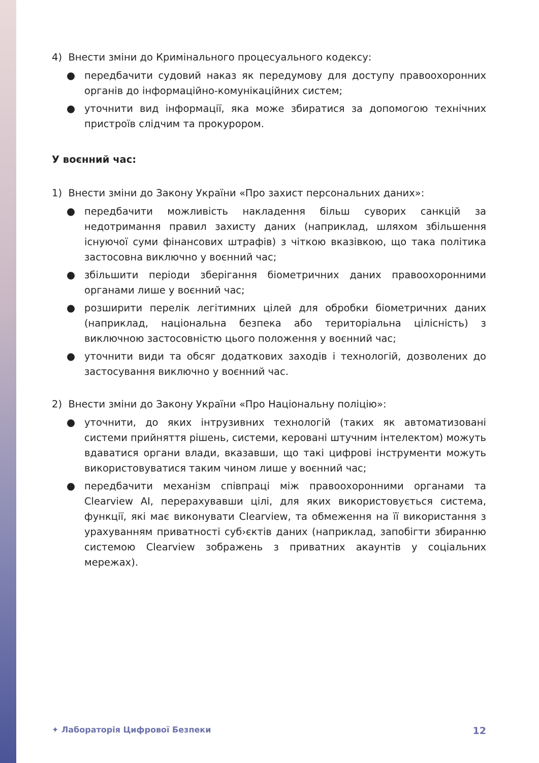4) Внести зміни до Кримінального процесуального кодексу:
● передбачити судовий наказ як передумову для доступу правоохоронних органів до інформаційно-комунікаційних систем;
● уточнити вид інформації, яка може збиратися за допомогою технічних пристроїв слідчим та прокурором.
У воєнний час:
1) Внести зміни до Закону України «Про захист персональних даних»:
● передбачити можливість накладення більш суворих санкцій за недотримання правил захисту даних (наприклад, шляхом збільшення існуючої суми фінансових штрафів) з чіткою вказівкою, що така політика застосовна виключно у воєнний час;
● збільшити періоди зберігання біометричних даних правоохоронними органами лише у воєнний час;
● розширити перелік легітимних цілей для обробки біометричних даних (наприклад, національна безпека або територіальна цілісність) з виключною застосовністю цього положення у воєнний час;
● уточнити види та обсяг додаткових заходів і технологій, дозволених до застосування виключно у воєнний час.
2) Внести зміни до Закону України «Про Національну поліцію»:
● уточнити, до яких інтрузивних технологій (таких як автоматизовані системи прийняття рішень, системи, керовані штучним інтелектом) можуть вдаватися органи влади, вказавши, що такі цифрові інструменти можуть використовуватися таким чином лише у воєнний час;
● передбачити механізм співпраці між правоохоронними органами та Clearview AI, перерахувавши цілі, для яких використовується система, функції, які має виконувати Clearview, та обмеження на її використання з урахуванням приватності суб›єктів даних (наприклад, запобігти збиранню системою Clearview зображень з приватних акаунтів у соціальних мережах).
✦ Лабораторія Цифрової Безпеки 12